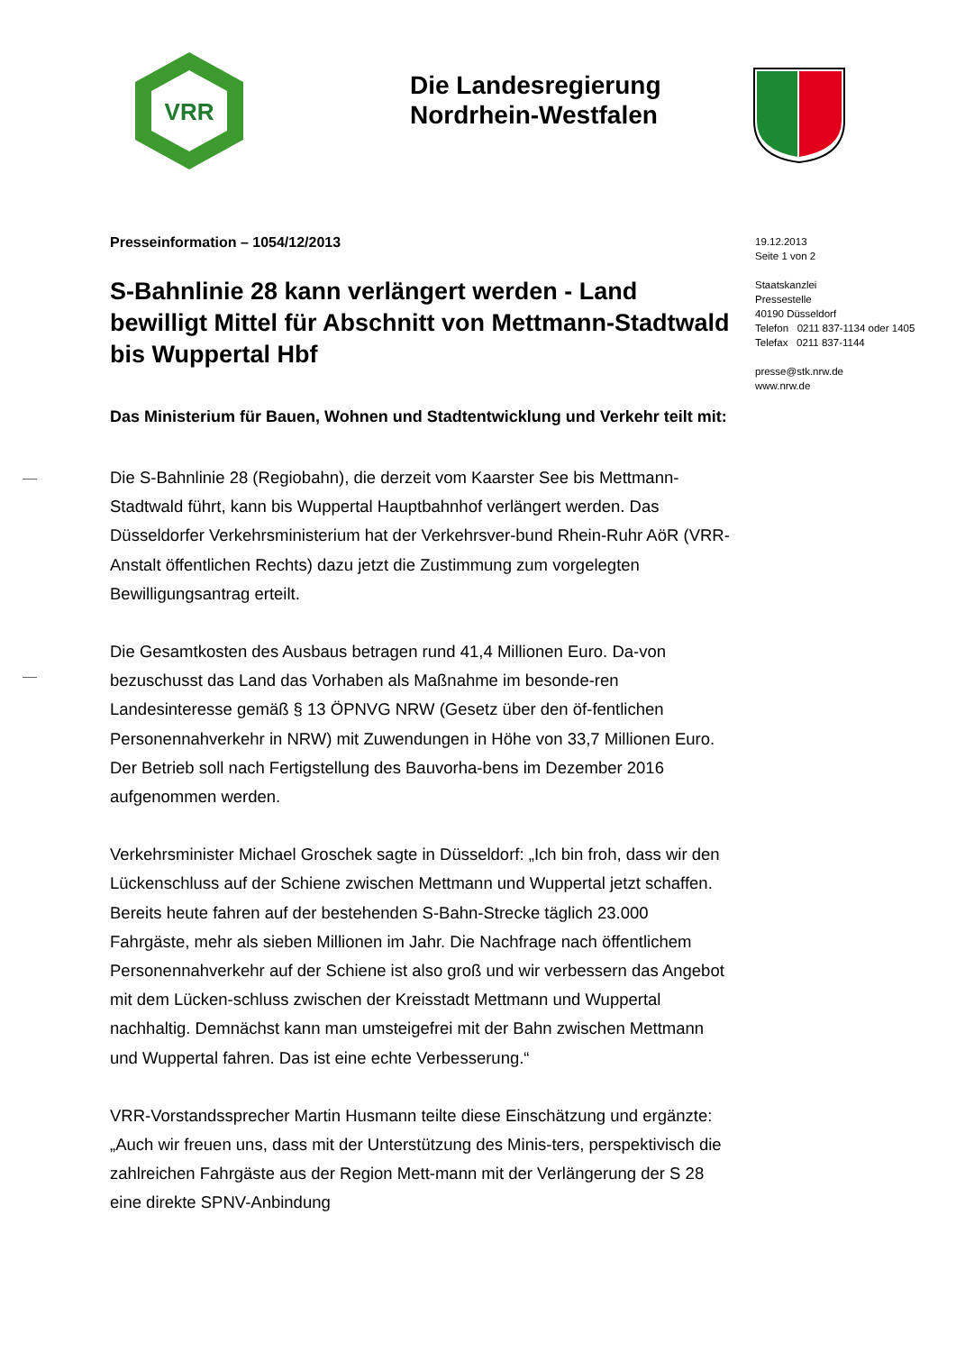VRR
Die Landesregierung
Nordrhein-Westfalen
Presseinformation – 1054/12/2013
S-Bahnlinie 28 kann verlängert werden - Land bewilligt Mittel für Abschnitt von Mettmann-Stadtwald bis Wuppertal Hbf
Das Ministerium für Bauen, Wohnen und Stadtentwicklung und Verkehr teilt mit:
Die S-Bahnlinie 28 (Regiobahn), die derzeit vom Kaarster See bis Mettmann-Stadtwald führt, kann bis Wuppertal Hauptbahnhof verlängert werden. Das Düsseldorfer Verkehrsministerium hat der Verkehrsver-bund Rhein-Ruhr AöR (VRR-Anstalt öffentlichen Rechts) dazu jetzt die Zustimmung zum vorgelegten Bewilligungsantrag erteilt.
Die Gesamtkosten des Ausbaus betragen rund 41,4 Millionen Euro. Da-von bezuschusst das Land das Vorhaben als Maßnahme im besonde-ren Landesinteresse gemäß § 13 ÖPNVG NRW (Gesetz über den öf-fentlichen Personennahverkehr in NRW) mit Zuwendungen in Höhe von 33,7 Millionen Euro. Der Betrieb soll nach Fertigstellung des Bauvorha-bens im Dezember 2016 aufgenommen werden.
Verkehrsminister Michael Groschek sagte in Düsseldorf: „Ich bin froh, dass wir den Lückenschluss auf der Schiene zwischen Mettmann und Wuppertal jetzt schaffen. Bereits heute fahren auf der bestehenden S-Bahn-Strecke täglich 23.000 Fahrgäste, mehr als sieben Millionen im Jahr. Die Nachfrage nach öffentlichem Personennahverkehr auf der Schiene ist also groß und wir verbessern das Angebot mit dem Lücken-schluss zwischen der Kreisstadt Mettmann und Wuppertal nachhaltig. Demnächst kann man umsteigefrei mit der Bahn zwischen Mettmann und Wuppertal fahren. Das ist eine echte Verbesserung.“
VRR-Vorstandssprecher Martin Husmann teilte diese Einschätzung und ergänzte: „Auch wir freuen uns, dass mit der Unterstützung des Minis-ters, perspektivisch die zahlreichen Fahrgäste aus der Region Mett-mann mit der Verlängerung der S 28 eine direkte SPNV-Anbindung
19.12.2013
Seite 1 von 2
Staatskanzlei
Pressestelle
40190 Düsseldorf
Telefon 0211 837-1134 oder 1405
Telefax 0211 837-1144
presse@stk.nrw.de
www.nrw.de